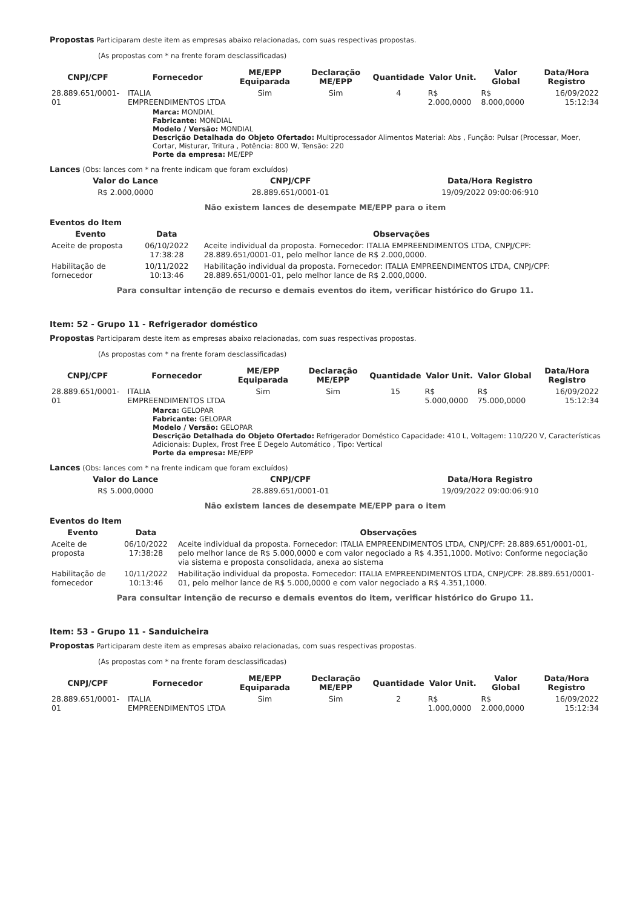Propostas Participaram deste item as empresas abaixo relacionadas, com suas respectivas propostas.
(As propostas com * na frente foram desclassificadas)
| CNPJ/CPF | Fornecedor | ME/EPP Equiparada | Declaração ME/EPP | Quantidade | Valor Unit. | Valor Global | Data/Hora Registro |
| --- | --- | --- | --- | --- | --- | --- | --- |
| 28.889.651/0001-01 | ITALIA EMPREENDIMENTOS LTDA | Sim | Sim | 4 | R$ 2.000,0000 | R$ 8.000,0000 | 16/09/2022 15:12:34 |
Marca: MONDIAL
Fabricante: MONDIAL
Modelo / Versão: MONDIAL
Descrição Detalhada do Objeto Ofertado: Multiprocessador Alimentos Material: Abs , Função: Pulsar (Processar, Moer, Cortar, Misturar, Tritura , Potência: 800 W, Tensão: 220
Porte da empresa: ME/EPP
Lances (Obs: lances com * na frente indicam que foram excluídos)
| Valor do Lance | CNPJ/CPF | Data/Hora Registro |
| --- | --- | --- |
| R$ 2.000,0000 | 28.889.651/0001-01 | 19/09/2022 09:00:06:910 |
Não existem lances de desempate ME/EPP para o item
Eventos do Item
| Evento | Data | Observações |
| --- | --- | --- |
| Aceite de proposta | 06/10/2022 17:38:28 | Aceite individual da proposta. Fornecedor: ITALIA EMPREENDIMENTOS LTDA, CNPJ/CPF: 28.889.651/0001-01, pelo melhor lance de R$ 2.000,0000. |
| Habilitação de fornecedor | 10/11/2022 10:13:46 | Habilitação individual da proposta. Fornecedor: ITALIA EMPREENDIMENTOS LTDA, CNPJ/CPF: 28.889.651/0001-01, pelo melhor lance de R$ 2.000,0000. |
Para consultar intenção de recurso e demais eventos do item, verificar histórico do Grupo 11.
Item: 52 - Grupo 11 - Refrigerador doméstico
Propostas Participaram deste item as empresas abaixo relacionadas, com suas respectivas propostas.
(As propostas com * na frente foram desclassificadas)
| CNPJ/CPF | Fornecedor | ME/EPP Equiparada | Declaração ME/EPP | Quantidade | Valor Unit. | Valor Global | Data/Hora Registro |
| --- | --- | --- | --- | --- | --- | --- | --- |
| 28.889.651/0001-01 | ITALIA EMPREENDIMENTOS LTDA | Sim | Sim | 15 | R$ 5.000,0000 | R$ 75.000,0000 | 16/09/2022 15:12:34 |
Marca: GELOPAR
Fabricante: GELOPAR
Modelo / Versão: GELOPAR
Descrição Detalhada do Objeto Ofertado: Refrigerador Doméstico Capacidade: 410 L, Voltagem: 110/220 V, Características Adicionais: Duplex, Frost Free E Degelo Automático , Tipo: Vertical
Porte da empresa: ME/EPP
Lances (Obs: lances com * na frente indicam que foram excluídos)
| Valor do Lance | CNPJ/CPF | Data/Hora Registro |
| --- | --- | --- |
| R$ 5.000,0000 | 28.889.651/0001-01 | 19/09/2022 09:00:06:910 |
Não existem lances de desempate ME/EPP para o item
Eventos do Item
| Evento | Data | Observações |
| --- | --- | --- |
| Aceite de proposta | 06/10/2022 17:38:28 | Aceite individual da proposta. Fornecedor: ITALIA EMPREENDIMENTOS LTDA, CNPJ/CPF: 28.889.651/0001-01, pelo melhor lance de R$ 5.000,0000 e com valor negociado a R$ 4.351,1000. Motivo: Conforme negociação via sistema e proposta consolidada, anexa ao sistema |
| Habilitação de fornecedor | 10/11/2022 10:13:46 | Habilitação individual da proposta. Fornecedor: ITALIA EMPREENDIMENTOS LTDA, CNPJ/CPF: 28.889.651/0001-01, pelo melhor lance de R$ 5.000,0000 e com valor negociado a R$ 4.351,1000. |
Para consultar intenção de recurso e demais eventos do item, verificar histórico do Grupo 11.
Item: 53 - Grupo 11 - Sanduicheira
Propostas Participaram deste item as empresas abaixo relacionadas, com suas respectivas propostas.
(As propostas com * na frente foram desclassificadas)
| CNPJ/CPF | Fornecedor | ME/EPP Equiparada | Declaração ME/EPP | Quantidade | Valor Unit. | Valor Global | Data/Hora Registro |
| --- | --- | --- | --- | --- | --- | --- | --- |
| 28.889.651/0001-01 | ITALIA EMPREENDIMENTOS LTDA | Sim | Sim | 2 | R$ 1.000,0000 | R$ 2.000,0000 | 16/09/2022 15:12:34 |